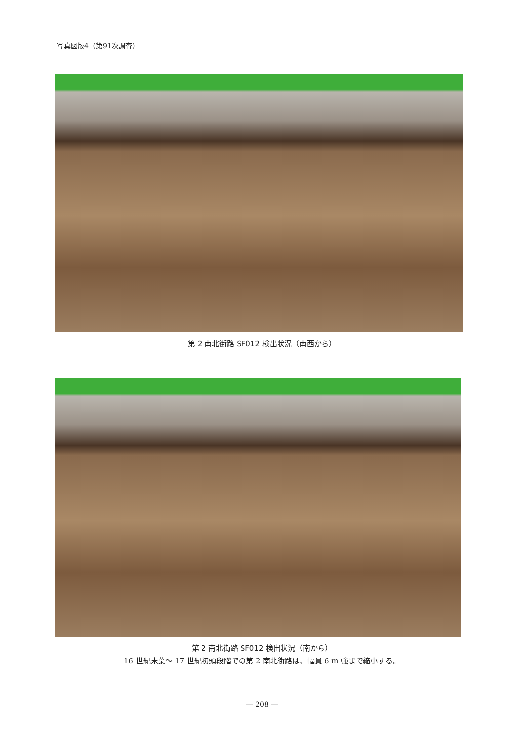写真図版4（第91次調査）
第 2 南北街路 SF012 検出状況（南西から）
第 2 南北街路 SF012 検出状況（南から）
16 世紀末葉～ 17 世紀初頭段階での第 2 南北街路は、幅員 6 m 強まで縮小する。
― 208 ―